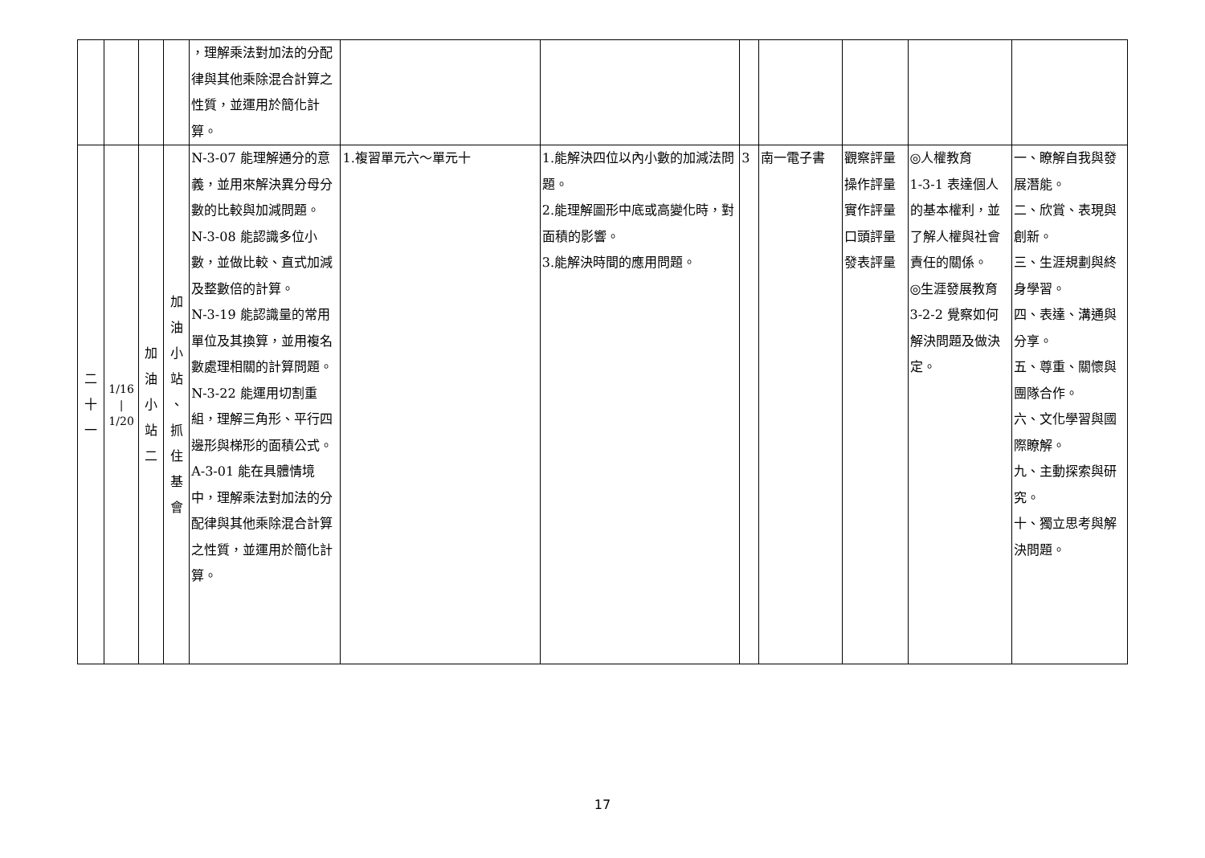| | | | | ，理解乘法對加法的分配律與其他乘除混合計算之性質，並運用於簡化計算。 | | | | | | | |
| 二 十 一 | 1/16 / 1/20 | 加 油 小 站 二 | 加 油 小 站 、 抓 住 基 會 | N-3-07 能理解通分的意義，並用來解決異分母分數的比較與加減問題。 N-3-08 能認識多位小數，並做比較、直式加減及整數倍的計算。 N-3-19 能認識量的常用單位及其換算，並用複名數處理相關的計算問題。 N-3-22 能運用切割重組，理解三角形、平行四邊形與梯形的面積公式。 A-3-01 能在具體情境中，理解乘法對加法的分配律與其他乘除混合計算之性質，並運用於簡化計算。 | 1.複習單元六～單元十 | 1.能解決四位以內小數的加減法問題。 2.能理解圖形中底或高變化時，對面積的影響。 3.能解決時間的應用問題。 | 3 | 南一電子書 | 觀察評量 操作評量 實作評量 口頭評量 發表評量 | ◎人權教育 1-3-1 表達個人的基本權利，並了解人權與社會責任的關係。 ◎生涯發展教育 3-2-2 覺察如何解決問題及做決定。 | 一、瞭解自我與發展潛能。 二、欣賞、表現與創新。 三、生涯規劃與終身學習。 四、表達、溝通與分享。 五、尊重、關懷與團隊合作。 六、文化學習與國際瞭解。 九、主動探索與研究。 十、獨立思考與解決問題。 |
17